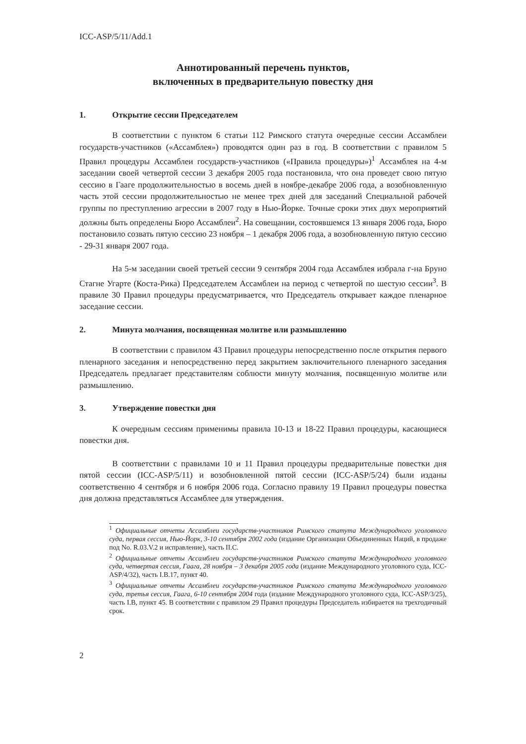ICC-ASP/5/11/Add.1
Аннотированный перечень пунктов,
включенных в предварительную повестку дня
1. Открытие сессии Председателем
В соответствии с пунктом 6 статьи 112 Римского статута очередные сессии Ассамблеи государств-участников («Ассамблея») проводятся один раз в год. В соответствии с правилом 5 Правил процедуры Ассамблеи государств-участников («Правила процедуры»)<sup>1</sup> Ассамблея на 4-м заседании своей четвертой сессии 3 декабря 2005 года постановила, что она проведет свою пятую сессию в Гааге продолжительностью в восемь дней в ноябре-декабре 2006 года, а возобновленную часть этой сессии продолжительностью не менее трех дней для заседаний Специальной рабочей группы по преступлению агрессии в 2007 году в Нью-Йорке. Точные сроки этих двух мероприятий должны быть определены Бюро Ассамблеи<sup>2</sup>. На совещании, состоявшемся 13 января 2006 года, Бюро постановило созвать пятую сессию 23 ноября – 1 декабря 2006 года, а возобновленную пятую сессию - 29-31 января 2007 года.
На 5-м заседании своей третьей сессии 9 сентября 2004 года Ассамблея избрала г-на Бруно Стагне Угарте (Коста-Рика) Председателем Ассамблеи на период с четвертой по шестую сессии<sup>3</sup>. В правиле 30 Правил процедуры предусматривается, что Председатель открывает каждое пленарное заседание сессии.
2. Минута молчания, посвященная молитве или размышлению
В соответствии с правилом 43 Правил процедуры непосредственно после открытия первого пленарного заседания и непосредственно перед закрытием заключительного пленарного заседания Председатель предлагает представителям соблюсти минуту молчания, посвященную молитве или размышлению.
3. Утверждение повестки дня
К очередным сессиям применимы правила 10-13 и 18-22 Правил процедуры, касающиеся повестки дня.
В соответствии с правилами 10 и 11 Правил процедуры предварительные повестки дня пятой сессии (ICC-ASP/5/11) и возобновленной пятой сессии (ICC-ASP/5/24) были изданы соответственно 4 сентября и 6 ноября 2006 года. Согласно правилу 19 Правил процедуры повестка дня должна представляться Ассамблее для утверждения.
<sup>1</sup> Официальные отчеты Ассамблеи государств-участников Римского статута Международного уголовного суда, первая сессия, Нью-Йорк, 3-10 сентября 2002 года (издание Организации Объединенных Наций, в продаже под No. R.03.V.2 и исправление), часть II.C.
<sup>2</sup> Официальные отчеты Ассамблеи государств-участников Римского статута Международного уголовного суда, четвертая сессия, Гаага, 28 ноября – 3 декабря 2005 года (издание Международного уголовного суда, ICC-ASP/4/32), часть I.B.17, пункт 40.
<sup>3</sup> Официальные отчеты Ассамблеи государств-участников Римского статута Международного уголовного суда, третья сессия, Гаага, 6-10 сентября 2004 года (издание Международного уголовного суда, ICC-ASP/3/25), часть I.B, пункт 45. В соответствии с правилом 29 Правил процедуры Председатель избирается на трехгодичный срок.
2